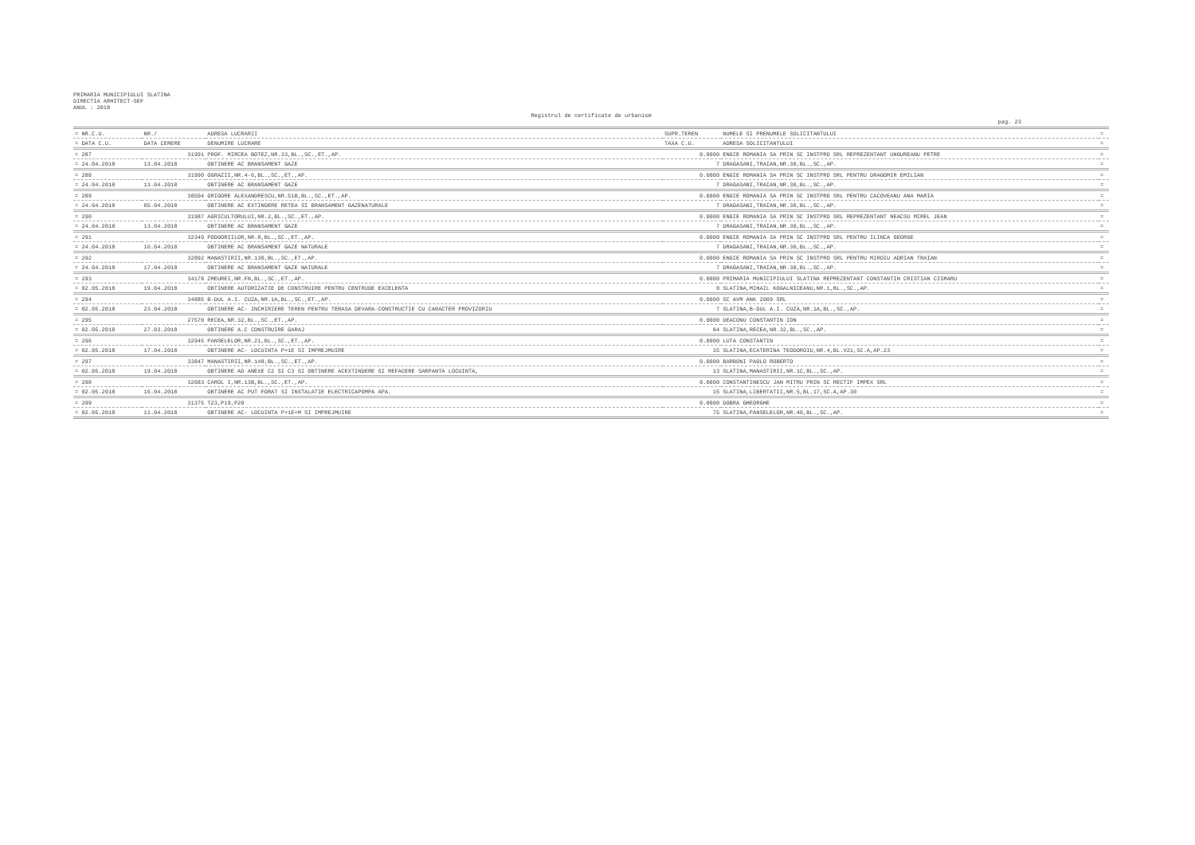PRIMARIA MUNICIPIULUI SLATINA
DIRECTIA ARHITECT-SEF
ANUL : 2018
Registrul de certificate de urbanism
pag. 23
| = NR.C.U. | NR./ | ADRESA LUCRARII | SUPR.TEREN | NUMELE SI PRENUMELE SOLICITANTULUI | = |
| --- | --- | --- | --- | --- | --- |
| = DATA C.U. | DATA CERERE | DENUMIRE LUCRARE | TAXA C.U. | ADRESA SOLICITANTULUI | = |
| = 287 | 31991 | PROF. MIRCEA BOTEZ,NR.33,BL.,SC.,ET.,AP. | 0.0000 | ENGIE ROMANIA SA PRIN SC INSTPRO SRL REPREZENTANT UNGUREANU PETRE | = |
| = 24.04.2018 | 13.04.2018 | OBTINERE AC BRANSAMENT GAZE | 7 | DRAGASANI,TRAIAN,NR.30,BL.,SC.,AP. | = |
| = 288 | 31990 | OGRAZII,NR.4-6,BL.,SC.,ET.,AP. | 0.0000 | ENGIE ROMANIA SA PRIN SC INSTPRO SRL PENTRU DRAGOMIR EMILIAN | = |
| = 24.04.2018 | 13.04.2018 | OBTINERE AC BRANSAMENT GAZE | 7 | DRAGASANI,TRAIAN,NR.30,BL.,SC.,AP. | = |
| = 289 | 30504 | GRIGORE ALEXANDRESCU,NR.51B,BL.,SC.,ET.,AP. | 0.0000 | ENGIE ROMANIA SA PRIN SC INSTPRO SRL PENTRU CACOVEANU ANA MARIA | = |
| = 24.04.2018 | 05.04.2018 | OBTINERE AC EXTINDERE RETEA SI BRANSAMENT GAZENATURALE | 7 | DRAGASANI,TRAIAN,NR.30,BL.,SC.,AP. | = |
| = 290 | 31987 | AGRICULTORULUI,NR.2,BL.,SC.,ET.,AP. | 0.0000 | ENGIE ROMANIA SA PRIN SC INSTPRO SRL REPREZENTANT NEACSU MIREL JEAN | = |
| = 24.04.2018 | 13.04.2018 | OBTINERE AC BRANSAMENT GAZE | 7 | DRAGASANI,TRAIAN,NR.30,BL.,SC.,AP. | = |
| = 291 | 32349 | PODGORIILOR,NR.8,BL.,SC.,ET.,AP. | 0.0000 | ENGIE ROMANIA SA PRIN SC INSTPRO SRL PENTRU ILINCA GEORGE | = |
| = 24.04.2018 | 16.04.2018 | OBTINERE AC BRANSAMENT GAZE NATURALE | 7 | DRAGASANI,TRAIAN,NR.30,BL.,SC.,AP. | = |
| = 292 | 32892 | MANASTIRII,NR.130,BL.,SC.,ET.,AP. | 0.0000 | ENGIE ROMANIA SA PRIN SC INSTPRO SRL PENTRU MIROIU ADRIAN TRAIAN | = |
| = 24.04.2018 | 17.04.2018 | OBTINERE AC BRANSAMENT GAZE NATURALE | 7 | DRAGASANI,TRAIAN,NR.30,BL.,SC.,AP. | = |
| = 293 | 34178 | ZMEUREI,NR.FN,BL.,SC.,ET.,AP. | 0.0000 | PRIMARIA MUNICIPIULUI SLATINA REPREZENTANT CONSTANTIN CRISTIAN CISMARU | = |
| = 02.05.2018 | 19.04.2018 | OBTINERE AUTORIZATIE DE CONSTRUIRE PENTRU CENTRUDE EXCELENTA | 0 | SLATINA,MIHAIL KOGALNICEANU,NR.1,BL.,SC.,AP. | = |
| = 294 | 34885 | B-DUL A.I. CUZA,NR.1A,BL.,SC.,ET.,AP. | 0.0000 | SC AVM ANK 2009 SRL | = |
| = 02.05.2018 | 23.04.2018 | OBTINERE AC- INCHIRIERE TEREN PENTRU TERASA DEVARA-CONSTRUCTIE CU CARACTER PROVIZORIU | 7 | SLATINA,B-DUL A.I. CUZA,NR.1A,BL.,SC.,AP. | = |
| = 295 | 27570 | RECEA,NR.32,BL.,SC.,ET.,AP. | 0.0000 | DEACONU CONSTANTIN ION | = |
| = 02.05.2018 | 27.03.2018 | OBTINERE A.C CONSTRUIRE GARAJ | 84 | SLATINA,RECEA,NR.32,BL.,SC.,AP. | = |
| = 296 | 32945 | PANSELELOR,NR.21,BL.,SC.,ET.,AP. | 0.0000 | LUTA CONSTANTIN | = |
| = 02.05.2018 | 17.04.2018 | OBTINERE AC- LOCUINTA P+1E SI IMPREJMUIRE | 15 | SLATINA,ECATERINA TEODOROIU,NR.4,BL.V21,SC.A,AP.23 | = |
| = 297 | 33847 | MANASTIRII,NR.148,BL.,SC.,ET.,AP. | 0.0000 | BARBONI PAOLO ROBERTO | = |
| = 02.05.2018 | 19.04.2018 | OBTINERE AD ANEXE C2 SI C3 SI OBTINERE ACEXTINDERE SI REFACERE SARPANTA LOCUINTA, | 13 | SLATINA,MANASTIRII,NR.1C,BL.,SC.,AP. | = |
| = 298 | 32683 | CAROL I,NR.13B,BL.,SC.,ET.,AP. | 0.0000 | CONSTANTINESCU JAN MITRU PRIN SC RECTIF IMPEX SRL | = |
| = 02.05.2018 | 16.04.2018 | OBTINERE AC PUT FORAT SI INSTALATIE ELECTRICAPOMPA APA. | 15 | SLATINA,LIBERTATII,NR.5,BL.17,SC.A,AP.30 | = |
| = 299 | 31375 | T23,P19,P20 | 0.0000 | DOBRA GHEORGHE | = |
| = 02.05.2018 | 11.04.2018 | OBTINERE AC- LOCUINTA P+1E+M SI IMPREJMUIRE | 75 | SLATINA,PANSELELOR,NR.40,BL.,SC.,AP. | = |